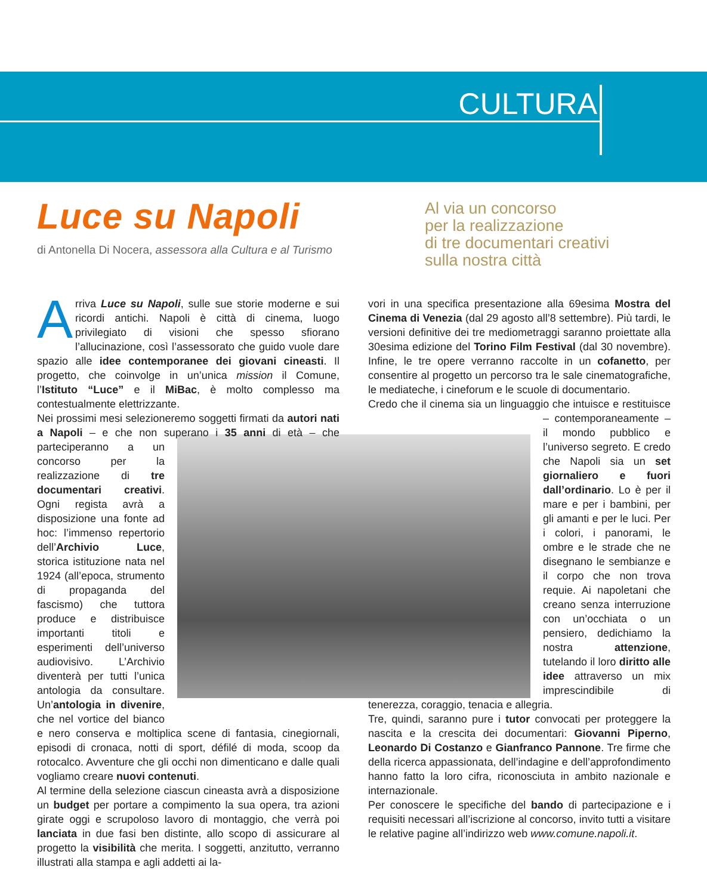CULTURA
Luce su Napoli
di Antonella Di Nocera, assessora alla Cultura e al Turismo
Al via un concorso
per la realizzazione
di tre documentari creativi
sulla nostra città
Arriva Luce su Napoli, sulle sue storie moderne e sui ricordi antichi. Napoli è città di cinema, luogo privilegiato di visioni che spesso sfiorano l’allucinazione, così l’assessorato che guido vuole dare spazio alle idee contemporanee dei giovani cineasti. Il progetto, che coinvolge in un’unica mission il Comune, l’Istituto “Luce” e il MiBac, è molto complesso ma contestualmente elettrizzante.
Nei prossimi mesi selezioneremo soggetti firmati da autori nati a Napoli – e che non superano i 35 anni di età – che parteciperanno a un concorso per la realizzazione di tre documentari creativi. Ogni regista avrà a disposizione una fonte ad hoc: l’immenso repertorio dell’Archivio Luce, storica istituzione nata nel 1924 (all’epoca, strumento di propaganda del fascismo) che tuttora produce e distribuisce importanti titoli e esperimenti dell’universo audiovisivo. L’Archivio diventerà per tutti l’unica antologia da consultare. Un’antologia in divenire, che nel vortice del bianco e nero conserva e moltiplica scene di fantasia, cinegiornali, episodi di cronaca, notti di sport, défilé di moda, scoop da rotocalco. Avventure che gli occhi non dimenticano e dalle quali vogliamo creare nuovi contenuti.
Al termine della selezione ciascun cineasta avrà a disposizione un budget per portare a compimento la sua opera, tra azioni girate oggi e scrupoloso lavoro di montaggio, che verrà poi lanciata in due fasi ben distinte, allo scopo di assicurare al progetto la visibilità che merita. I soggetti, anzitutto, verranno illustrati alla stampa e agli addetti ai la-
vori in una specifica presentazione alla 69esima Mostra del Cinema di Venezia (dal 29 agosto all’8 settembre). Più tardi, le versioni definitive dei tre mediometraggi saranno proiettate alla 30esima edizione del Torino Film Festival (dal 30 novembre). Infine, le tre opere verranno raccolte in un cofanetto, per consentire al progetto un percorso tra le sale cinematografiche, le mediateche, i cineforum e le scuole di documentario.
Credo che il cinema sia un linguaggio che intuisce e resti tuisce – contemporaneamente – il mondo pubblico e l’universo segreto. E credo che Napoli sia un set giornaliero e fuori dall’ordinario. Lo è per il mare e per i bambini, per gli amanti e per le luci. Per i colori, i panorami, le ombre e le strade che ne disegnano le sembianze e il corpo che non trova requie. Ai napoletani che creano senza interruzione con un’occhiata o un pensiero, dedichiamo la nostra attenzione, tutelando il loro diritto alle idee attraverso un mix imprescindibile di tenerezza, coraggio, tenacia e allegria.
Tre, quindi, saranno pure i tutor convocati per proteggere la nascita e la crescita dei documentari: Giovanni Piperno, Leonardo Di Costanzo e Gianfranco Pannone. Tre firme che della ricerca appassionata, dell’indagine e dell’approfondimento hanno fatto la loro cifra, riconosciuta in ambito nazionale e internazionale.
Per conoscere le specifiche del bando di partecipazione e i requisiti necessari all’iscrizione al concorso, invito tutti a visitare le relative pagine all’indirizzo web www.comune.napoli.it.